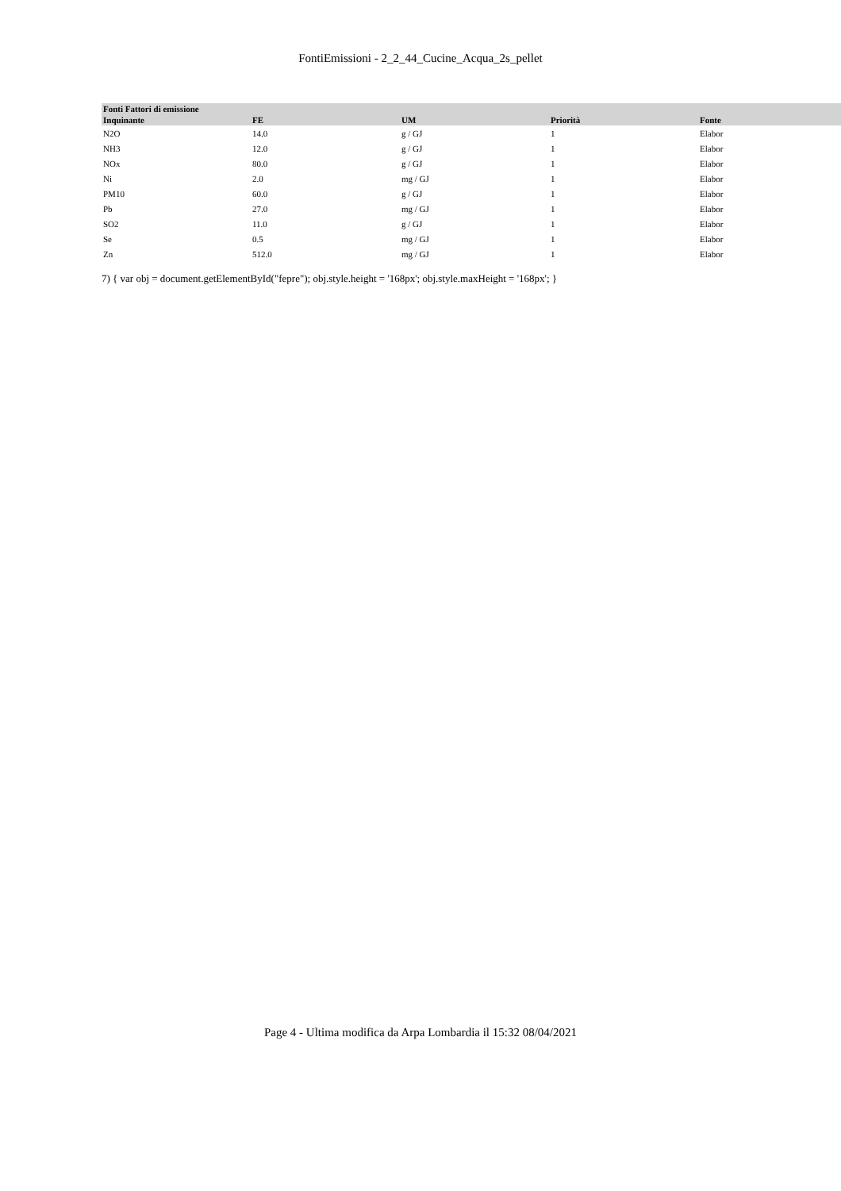FontiEmissioni - 2_2_44_Cucine_Acqua_2s_pellet
| Fonti Fattori di emissione | | | | |
| --- | --- | --- | --- | --- |
| Inquinante | FE | UM | Priorità | Fonte |
| N2O | 14.0 | g / GJ | 1 | Elabor |
| NH3 | 12.0 | g / GJ | 1 | Elabor |
| NOx | 80.0 | g / GJ | 1 | Elabor |
| Ni | 2.0 | mg / GJ | 1 | Elabor |
| PM10 | 60.0 | g / GJ | 1 | Elabor |
| Pb | 27.0 | mg / GJ | 1 | Elabor |
| SO2 | 11.0 | g / GJ | 1 | Elabor |
| Se | 0.5 | mg / GJ | 1 | Elabor |
| Zn | 512.0 | mg / GJ | 1 | Elabor |
7) { var obj = document.getElementById("fepre"); obj.style.height = '168px'; obj.style.maxHeight = '168px'; }
Page 4 - Ultima modifica da Arpa Lombardia il 15:32 08/04/2021